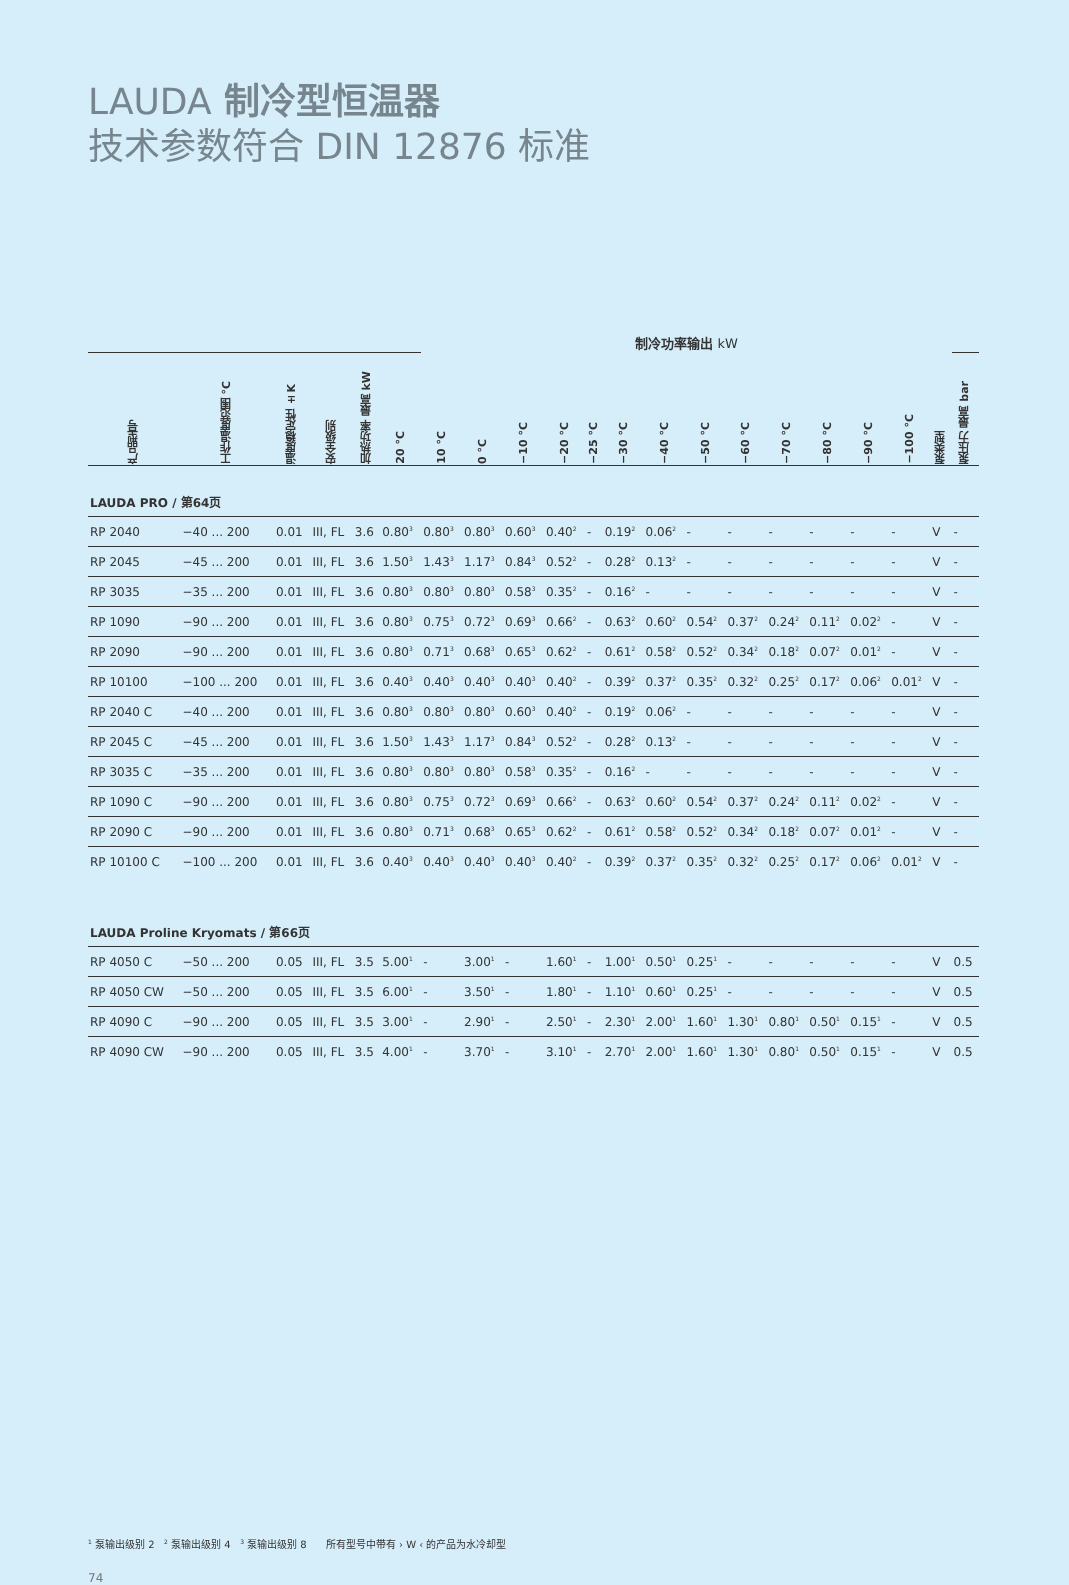LAUDA 制冷型恒温器
技术参数符合 DIN 12876 标准
| | | | | | | 制冷功率输出 kW | | | | | | | | | | | | | | |
| --- | --- | --- | --- | --- | --- | --- | --- | --- | --- | --- | --- | --- | --- | --- | --- | --- | --- | --- | --- | --- |
| 产品型号 | 工作温度范围 °C | 温度稳定性 ±K | 安全级别 | 加热功率 最高 kW | 20 °C | 10 °C | 0 °C | −10 °C | −20 °C | −25 °C | −30 °C | −40 °C | −50 °C | −60 °C | −70 °C | −80 °C | −90 °C | −100 °C | 泵类型 | 泵压力 最高 bar |
| LAUDA PRO / 第64页 | | | | | | | | | | | | | | | | | | | | |
| RP 2040 | −40 ... 200 | 0.01 | III, FL | 3.6 | 0.80<sup>3</sup> | 0.80<sup>3</sup> | 0.80<sup>3</sup> | 0.60<sup>3</sup> | 0.40<sup>2</sup> | - | 0.19<sup>2</sup> | 0.06<sup>2</sup> | - | - | - | - | - | - | V | - |
| RP 2045 | −45 ... 200 | 0.01 | III, FL | 3.6 | 1.50<sup>3</sup> | 1.43<sup>3</sup> | 1.17<sup>3</sup> | 0.84<sup>3</sup> | 0.52<sup>2</sup> | - | 0.28<sup>2</sup> | 0.13<sup>2</sup> | - | - | - | - | - | - | V | - |
| RP 3035 | −35 ... 200 | 0.01 | III, FL | 3.6 | 0.80<sup>3</sup> | 0.80<sup>3</sup> | 0.80<sup>3</sup> | 0.58<sup>3</sup> | 0.35<sup>2</sup> | - | 0.16<sup>2</sup> | - | - | - | - | - | - | - | V | - |
| RP 1090 | −90 ... 200 | 0.01 | III, FL | 3.6 | 0.80<sup>3</sup> | 0.75<sup>3</sup> | 0.72<sup>3</sup> | 0.69<sup>3</sup> | 0.66<sup>2</sup> | - | 0.63<sup>2</sup> | 0.60<sup>2</sup> | 0.54<sup>2</sup> | 0.37<sup>2</sup> | 0.24<sup>2</sup> | 0.11<sup>2</sup> | 0.02<sup>2</sup> | - | V | - |
| RP 2090 | −90 ... 200 | 0.01 | III, FL | 3.6 | 0.80<sup>3</sup> | 0.71<sup>3</sup> | 0.68<sup>3</sup> | 0.65<sup>3</sup> | 0.62<sup>2</sup> | - | 0.61<sup>2</sup> | 0.58<sup>2</sup> | 0.52<sup>2</sup> | 0.34<sup>2</sup> | 0.18<sup>2</sup> | 0.07<sup>2</sup> | 0.01<sup>2</sup> | - | V | - |
| RP 10100 | −100 ... 200 | 0.01 | III, FL | 3.6 | 0.40<sup>3</sup> | 0.40<sup>3</sup> | 0.40<sup>3</sup> | 0.40<sup>3</sup> | 0.40<sup>2</sup> | - | 0.39<sup>2</sup> | 0.37<sup>2</sup> | 0.35<sup>2</sup> | 0.32<sup>2</sup> | 0.25<sup>2</sup> | 0.17<sup>2</sup> | 0.06<sup>2</sup> | 0.01<sup>2</sup> | V | - |
| RP 2040 C | −40 ... 200 | 0.01 | III, FL | 3.6 | 0.80<sup>3</sup> | 0.80<sup>3</sup> | 0.80<sup>3</sup> | 0.60<sup>3</sup> | 0.40<sup>2</sup> | - | 0.19<sup>2</sup> | 0.06<sup>2</sup> | - | - | - | - | - | - | V | - |
| RP 2045 C | −45 ... 200 | 0.01 | III, FL | 3.6 | 1.50<sup>3</sup> | 1.43<sup>3</sup> | 1.17<sup>3</sup> | 0.84<sup>3</sup> | 0.52<sup>2</sup> | - | 0.28<sup>2</sup> | 0.13<sup>2</sup> | - | - | - | - | - | - | V | - |
| RP 3035 C | −35 ... 200 | 0.01 | III, FL | 3.6 | 0.80<sup>3</sup> | 0.80<sup>3</sup> | 0.80<sup>3</sup> | 0.58<sup>3</sup> | 0.35<sup>2</sup> | - | 0.16<sup>2</sup> | - | - | - | - | - | - | - | V | - |
| RP 1090 C | −90 ... 200 | 0.01 | III, FL | 3.6 | 0.80<sup>3</sup> | 0.75<sup>3</sup> | 0.72<sup>3</sup> | 0.69<sup>3</sup> | 0.66<sup>2</sup> | - | 0.63<sup>2</sup> | 0.60<sup>2</sup> | 0.54<sup>2</sup> | 0.37<sup>2</sup> | 0.24<sup>2</sup> | 0.11<sup>2</sup> | 0.02<sup>2</sup> | - | V | - |
| RP 2090 C | −90 ... 200 | 0.01 | III, FL | 3.6 | 0.80<sup>3</sup> | 0.71<sup>3</sup> | 0.68<sup>3</sup> | 0.65<sup>3</sup> | 0.62<sup>2</sup> | - | 0.61<sup>2</sup> | 0.58<sup>2</sup> | 0.52<sup>2</sup> | 0.34<sup>2</sup> | 0.18<sup>2</sup> | 0.07<sup>2</sup> | 0.01<sup>2</sup> | - | V | - |
| RP 10100 C | −100 ... 200 | 0.01 | III, FL | 3.6 | 0.40<sup>3</sup> | 0.40<sup>3</sup> | 0.40<sup>3</sup> | 0.40<sup>3</sup> | 0.40<sup>2</sup> | - | 0.39<sup>2</sup> | 0.37<sup>2</sup> | 0.35<sup>2</sup> | 0.32<sup>2</sup> | 0.25<sup>2</sup> | 0.17<sup>2</sup> | 0.06<sup>2</sup> | 0.01<sup>2</sup> | V | - |
| LAUDA Proline Kryomats / 第66页 | | | | | | | | | | | | | | | | | | | | |
| RP 4050 C | −50 ... 200 | 0.05 | III, FL | 3.5 | 5.00<sup>1</sup> | - | 3.00<sup>1</sup> | - | 1.60<sup>1</sup> | - | 1.00<sup>1</sup> | 0.50<sup>1</sup> | 0.25<sup>1</sup> | - | - | - | - | - | V | 0.5 |
| RP 4050 CW | −50 ... 200 | 0.05 | III, FL | 3.5 | 6.00<sup>1</sup> | - | 3.50<sup>1</sup> | - | 1.80<sup>1</sup> | - | 1.10<sup>1</sup> | 0.60<sup>1</sup> | 0.25<sup>1</sup> | - | - | - | - | - | V | 0.5 |
| RP 4090 C | −90 ... 200 | 0.05 | III, FL | 3.5 | 3.00<sup>1</sup> | - | 2.90<sup>1</sup> | - | 2.50<sup>1</sup> | - | 2.30<sup>1</sup> | 2.00<sup>1</sup> | 1.60<sup>1</sup> | 1.30<sup>1</sup> | 0.80<sup>1</sup> | 0.50<sup>1</sup> | 0.15<sup>1</sup> | - | V | 0.5 |
| RP 4090 CW | −90 ... 200 | 0.05 | III, FL | 3.5 | 4.00<sup>1</sup> | - | 3.70<sup>1</sup> | - | 3.10<sup>1</sup> | - | 2.70<sup>1</sup> | 2.00<sup>1</sup> | 1.60<sup>1</sup> | 1.30<sup>1</sup> | 0.80<sup>1</sup> | 0.50<sup>1</sup> | 0.15<sup>1</sup> | - | V | 0.5 |
<sup>1</sup> 泵输出级别 2 <sup>2</sup> 泵输出级别 4 <sup>3</sup> 泵输出级别 8 所有型号中带有 › W ‹ 的产品为水冷却型
74